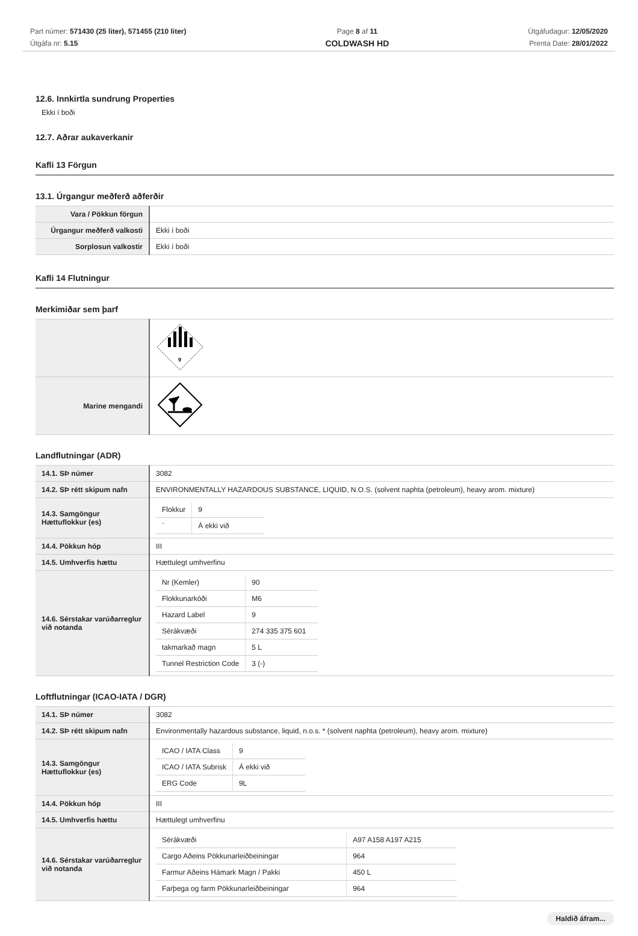Part númer: 571430 (25 liter), 571455 (210 liter)
Útgáfa nr: 5.15
Page 8 af 11
COLDWASH HD
Útgáfudagur: 12/05/2020
Prenta Date: 28/01/2022
12.6. Innkirtla sundrung Properties
Ekki í boði
12.7. Aðrar aukaverkanir
Kafli 13 Förgun
13.1. Úrgangur meðferð aðferðir
| Vara / Pökkun förgun | |
| Úrgangur meðferð valkosti | Ekki í boði |
| Sorplosun valkostir | Ekki í boði |
Kafli 14 Flutningur
Merkimiðar sem þarf
| | 9 |
| Marine mengandi | |
Landflutningar (ADR)
| 14.1. SÞ númer | 3082 |
| 14.2. SÞ rétt skipum nafn | ENVIRONMENTALLY HAZARDOUS SUBSTANCE, LIQUID, N.O.S. (solvent naphta (petroleum), heavy arom. mixture) |
| 14.3. Samgöngur Hættuflokkur (es) | / Flokkur / 9 / / ` / Á ekki við / |
| 14.4. Pökkun hóp | III |
| 14.5. Umhverfis hættu | Hættulegt umhverfinu |
| 14.6. Sérstakar varúðarreglur við notanda | / Nr (Kemler) / 90 / / Flokkunarkóði / M6 / / Hazard Label / 9 / / Sérákvæði / 274 335 375 601 / / takmarkað magn / 5 L / / Tunnel Restriction Code / 3 (-) / |
Loftflutningar (ICAO-IATA / DGR)
| 14.1. SÞ númer | 3082 |
| 14.2. SÞ rétt skipum nafn | Environmentally hazardous substance, liquid, n.o.s. * (solvent naphta (petroleum), heavy arom. mixture) |
| 14.3. Samgöngur Hættuflokkur (es) | / ICAO / IATA Class / 9 / / ICAO / IATA Subrisk / Á ekki við / / ERG Code / 9L / |
| 14.4. Pökkun hóp | III |
| 14.5. Umhverfis hættu | Hættulegt umhverfinu |
| 14.6. Sérstakar varúðarreglur við notanda | / Sérákvæði / A97 A158 A197 A215 / / Cargo Aðeins Pökkunarleiðbeiningar / 964 / / Farmur Aðeins Hámark Magn / Pakki / 450 L / / Farþega og farm Pökkunarleiðbeiningar / 964 / |
Haldið áfram...